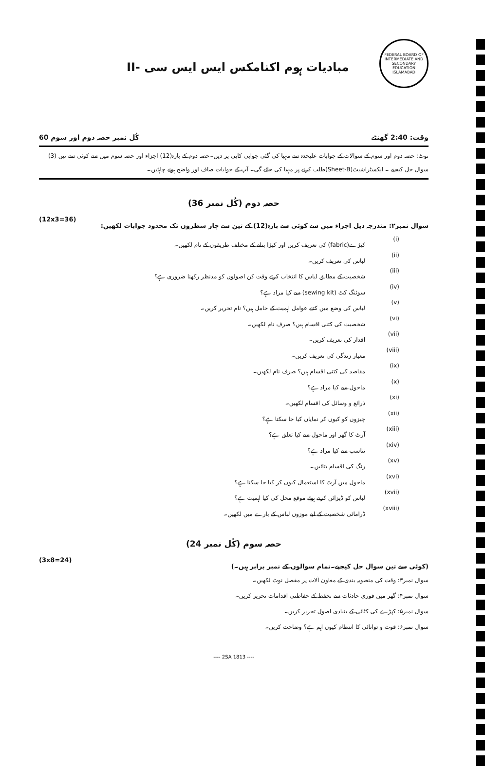مبادیات ہوم اکنامکس ایس ایس سی -II
FEDERAL BOARD OF INTERMEDIATE AND SECONDARY EDUCATION ISLAMABAD
کُل نمبر حصہ دوم اور سوم 60 وقت: 2:40 گھنٹے
نوٹ: حصہ دوم اور سوم کے سوالات کے جوابات علیحدہ سے مہیا کی گئی جوابی کاپی پر دیں۔حصہ دوم کے بارہ(12) اجزاء اور حصہ سوم میں سے کوئی سے تین (3) سوال حل کیجیے ۔ ایکسٹراشیٹ(Sheet-B)طلب کرنے پر مہیا کی جائے گی۔ آپ کے جوابات صاف اور واضح ہونے چاہئیں۔
حصہ دوم (کُل نمبر 36)
(12x3=36) سوال نمبر۲: مندرجہ ذیل اجزاء میں سے کوئی سے بارہ(12) کے تین سے چار سطروں تک محدود جوابات لکھیں:
(i) کپڑے(fabric) کی تعریف کریں اور کپڑا بنانے کے مختلف طریقوں کے نام لکھیں۔
(ii) لباس کی تعریف کریں۔
(iii) شخصیت کے مطابق لباس کا انتخاب کرتے وقت کن اصولوں کو مدنظر رکھنا ضروری ہے؟
(iv) سوئنگ کٹ (sewing kit) سے کیا مراد ہے؟
(v) لباس کی وضع میں کتنے عوامل اہمیت کے حامل ہیں؟ نام تحریر کریں۔
(vi) شخصیت کی کتنی اقسام ہیں؟ صرف نام لکھیں۔
(vii) اقدار کی تعریف کریں۔
(viii) معیار زندگی کی تعریف کریں۔
(ix) مقاصد کی کتنی اقسام ہیں؟ صرف نام لکھیں۔
(x) ماحول سے کیا مراد ہے؟
(xi) ذرائع و وسائل کی اقسام لکھیں۔
(xii) چیزوں کو کیوں کر نمایاں کیا جا سکتا ہے؟
(xiii) آرٹ کا گھر اور ماحول سے کیا تعلق ہے؟
(xiv) تناسب سے کیا مراد ہے؟
(xv) رنگ کی اقسام بتائیں۔
(xvi) ماحول میں آرٹ کا استعمال کیوں کر کیا جا سکتا ہے؟
(xvii) لباس کو ڈیزائن کرتے ہوئے موقع محل کی کیا اہمیت ہے؟
(xviii) ڈرامائی شخصیت کے لیے موزوں لباس کے بارے میں لکھیں۔
حصہ سوم (کُل نمبر 24)
(3x8=24) (کوئی سے تین سوال حل کیجیے۔تمام سوالوں کے نمبر برابر ہیں۔)
سوال نمبر۳: وقت کی منصوبہ بندی کے معاون آلات پر مفصل نوٹ لکھیں۔
سوال نمبر۴: گھر میں فوری حادثات سے تحفظ کے حفاظتی اقدامات تحریر کریں۔
سوال نمبر۵: کپڑے کی کٹائی کے بنیادی اصول تحریر کریں۔
سوال نمبر۶: قوت و توانائی کا انتظام کیوں اہم ہے؟ وضاحت کریں۔
---- 2SA 1813 ----